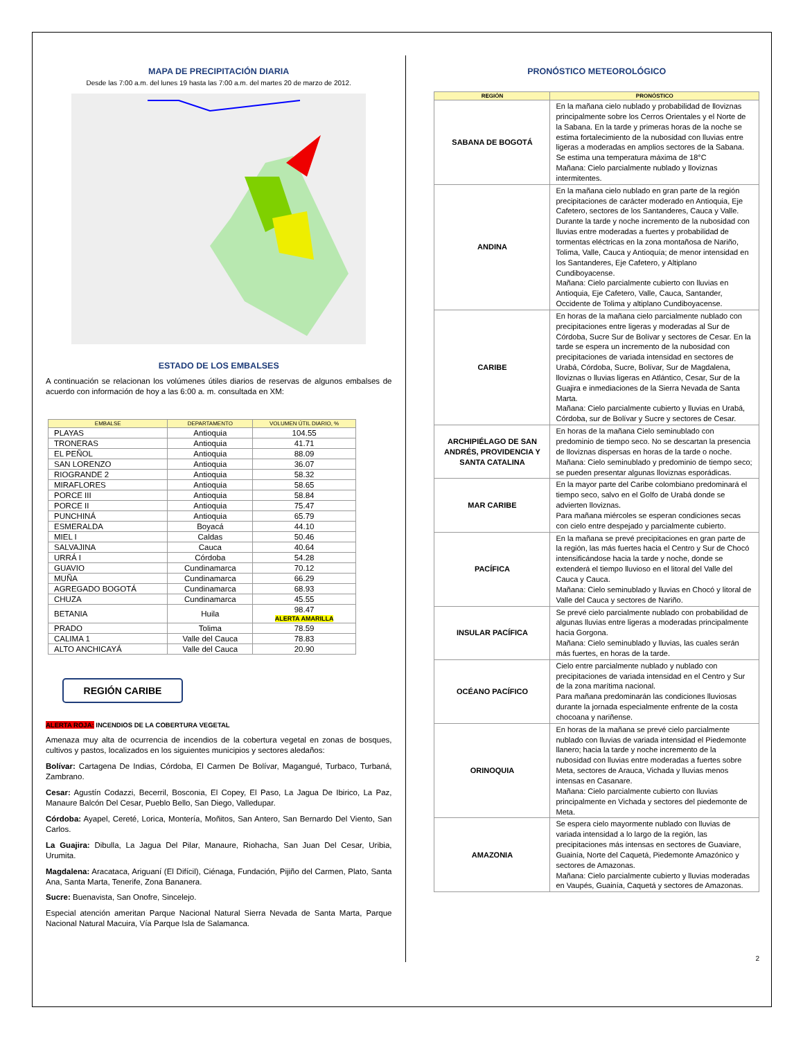MAPA DE PRECIPITACIÓN DIARIA
Desde las 7:00 a.m. del lunes 19 hasta las 7:00 a.m. del martes 20 de marzo de 2012.
ESTADO DE LOS EMBALSES
A continuación se relacionan los volúmenes útiles diarios de reservas de algunos embalses de acuerdo con información de hoy a las 6:00 a. m. consultada en XM:
| EMBALSE | DEPARTAMENTO | VOLUMEN ÚTIL DIARIO, % |
| --- | --- | --- |
| PLAYAS | Antioquia | 104.55 |
| TRONERAS | Antioquia | 41.71 |
| EL PEÑOL | Antioquia | 88.09 |
| SAN LORENZO | Antioquia | 36.07 |
| RIOGRANDE 2 | Antioquia | 58.32 |
| MIRAFLORES | Antioquia | 58.65 |
| PORCE III | Antioquia | 58.84 |
| PORCE II | Antioquia | 75.47 |
| PUNCHINÁ | Antioquia | 65.79 |
| ESMERALDA | Boyacá | 44.10 |
| MIEL I | Caldas | 50.46 |
| SALVAJINA | Cauca | 40.64 |
| URRÁ I | Córdoba | 54.28 |
| GUAVIO | Cundinamarca | 70.12 |
| MUÑA | Cundinamarca | 66.29 |
| AGREGADO BOGOTÁ | Cundinamarca | 68.93 |
| CHUZA | Cundinamarca | 45.55 |
| BETANIA | Huila | 98.47 ALERTA AMARILLA |
| PRADO | Tolima | 78.59 |
| CALIMA 1 | Valle del Cauca | 78.83 |
| ALTO ANCHICAYÁ | Valle del Cauca | 20.90 |
REGIÓN CARIBE
ALERTA ROJA: INCENDIOS DE LA COBERTURA VEGETAL
Amenaza muy alta de ocurrencia de incendios de la cobertura vegetal en zonas de bosques, cultivos y pastos, localizados en los siguientes municipios y sectores aledaños:
Bolívar: Cartagena De Indias, Córdoba, El Carmen De Bolívar, Magangué, Turbaco, Turbaná, Zambrano.
Cesar: Agustín Codazzi, Becerril, Bosconia, El Copey, El Paso, La Jagua De Ibirico, La Paz, Manaure Balcón Del Cesar, Pueblo Bello, San Diego, Valledupar.
Córdoba: Ayapel, Cereté, Lorica, Montería, Moñitos, San Antero, San Bernardo Del Viento, San Carlos.
La Guajira: Dibulla, La Jagua Del Pilar, Manaure, Riohacha, San Juan Del Cesar, Uribia, Urumita.
Magdalena: Aracataca, Ariguaní (El Difícil), Ciénaga, Fundación, Pijiño del Carmen, Plato, Santa Ana, Santa Marta, Tenerife, Zona Bananera.
Sucre: Buenavista, San Onofre, Sincelejo.
Especial atención ameritan Parque Nacional Natural Sierra Nevada de Santa Marta, Parque Nacional Natural Macuira, Vía Parque Isla de Salamanca.
PRONÓSTICO METEOROLÓGICO
| REGIÓN | PRONÓSTICO |
| --- | --- |
| SABANA DE BOGOTÁ | En la mañana cielo nublado y probabilidad de lloviznas principalmente sobre los Cerros Orientales y el Norte de la Sabana. En la tarde y primeras horas de la noche se estima fortalecimiento de la nubosidad con lluvias entre ligeras a moderadas en amplios sectores de la Sabana. Se estima una temperatura máxima de 18°C Mañana: Cielo parcialmente nublado y lloviznas intermitentes. |
| ANDINA | En la mañana cielo nublado en gran parte de la región precipitaciones de carácter moderado en Antioquia, Eje Cafetero, sectores de los Santanderes, Cauca y Valle. Durante la tarde y noche incremento de la nubosidad con lluvias entre moderadas a fuertes y probabilidad de tormentas eléctricas en la zona montañosa de Nariño, Tolima, Valle, Cauca y Antioquía; de menor intensidad en los Santanderes, Eje Cafetero, y Altiplano Cundiboyacense. Mañana: Cielo parcialmente cubierto con lluvias en Antioquia, Eje Cafetero, Valle, Cauca, Santander, Occidente de Tolima y altiplano Cundiboyacense. |
| CARIBE | En horas de la mañana cielo parcialmente nublado con precipitaciones entre ligeras y moderadas al Sur de Córdoba, Sucre Sur de Bolívar y sectores de Cesar. En la tarde se espera un incremento de la nubosidad con precipitaciones de variada intensidad en sectores de Urabá, Córdoba, Sucre, Bolívar, Sur de Magdalena, lloviznas o lluvias ligeras en Atlántico, Cesar, Sur de la Guajira e inmediaciones de la Sierra Nevada de Santa Marta. Mañana: Cielo parcialmente cubierto y lluvias en Urabá, Córdoba, sur de Bolívar y Sucre y sectores de Cesar. |
| ARCHIPIÉLAGO DE SAN ANDRÉS, PROVIDENCIA Y SANTA CATALINA | En horas de la mañana Cielo seminublado con predominio de tiempo seco. No se descartan la presencia de lloviznas dispersas en horas de la tarde o noche. Mañana: Cielo seminublado y predominio de tiempo seco; se pueden presentar algunas lloviznas esporádicas. |
| MAR CARIBE | En la mayor parte del Caribe colombiano predominará el tiempo seco, salvo en el Golfo de Urabá donde se advierten lloviznas. Para mañana miércoles se esperan condiciones secas con cielo entre despejado y parcialmente cubierto. |
| PACÍFICA | En la mañana se prevé precipitaciones en gran parte de la región, las más fuertes hacia el Centro y Sur de Chocó intensificándose hacia la tarde y noche, donde se extenderá el tiempo lluvioso en el litoral del Valle del Cauca y Cauca. Mañana: Cielo seminublado y lluvias en Chocó y litoral de Valle del Cauca y sectores de Nariño. |
| INSULAR PACÍFICA | Se prevé cielo parcialmente nublado con probabilidad de algunas lluvias entre ligeras a moderadas principalmente hacia Gorgona. Mañana: Cielo seminublado y lluvias, las cuales serán más fuertes, en horas de la tarde. |
| OCÉANO PACÍFICO | Cielo entre parcialmente nublado y nublado con precipitaciones de variada intensidad en el Centro y Sur de la zona marítima nacional. Para mañana predominarán las condiciones lluviosas durante la jornada especialmente enfrente de la costa chocoana y nariñense. |
| ORINOQUIA | En horas de la mañana se prevé cielo parcialmente nublado con lluvias de variada intensidad el Piedemonte llanero; hacia la tarde y noche incremento de la nubosidad con lluvias entre moderadas a fuertes sobre Meta, sectores de Arauca, Vichada y lluvias menos intensas en Casanare. Mañana: Cielo parcialmente cubierto con lluvias principalmente en Vichada y sectores del piedemonte de Meta. |
| AMAZONIA | Se espera cielo mayormente nublado con lluvias de variada intensidad a lo largo de la región, las precipitaciones más intensas en sectores de Guaviare, Guainía, Norte del Caquetá, Piedemonte Amazónico y sectores de Amazonas. Mañana: Cielo parcialmente cubierto y lluvias moderadas en Vaupés, Guainía, Caquetá y sectores de Amazonas. |
2